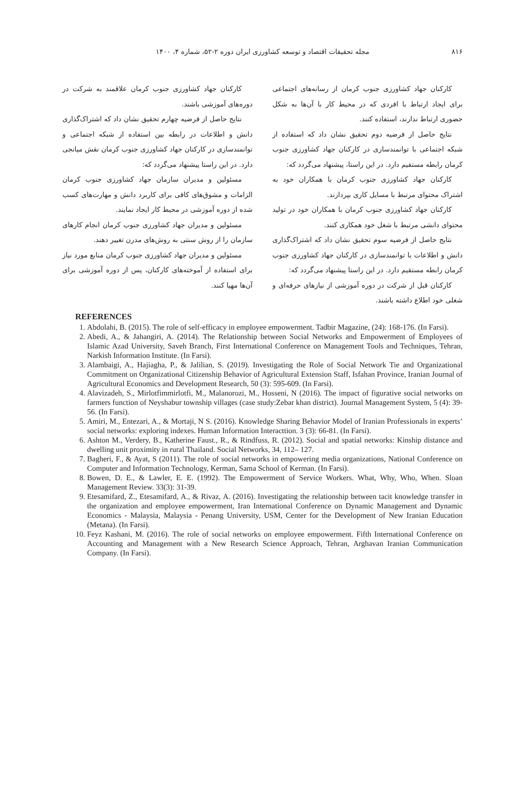۸۱۶ مجله تحقیقات اقتصاد و توسعه کشاورزی ایران دوره ۲-۵۲، شماره ۴، ۱۴۰۰
کارکنان جهاد کشاورزی جنوب کرمان از رسانه‌های اجتماعی برای ایجاد ارتباط با افردی که در محیط کار با آن‌ها به شکل حضوری ارتباط ندارند، استفاده کنند.
نتایج حاصل از فرضیه دوم تحقیق نشان داد که استفاده از شبکه اجتماعی با توانمندسازی در کارکنان جهاد کشاورزی جنوب کرمان رابطه مستقیم دارد. در این راستا، پیشنهاد می‌گردد که:
کارکنان جهاد کشاورزی جنوب کرمان با همکاران خود به اشتراک محتوای مرتبط با مسایل کاری بپردازند.
کارکنان جهاد کشاورزی جنوب کرمان با همکاران خود در تولید محتوای دانشی مرتبط با شغل خود همکاری کنند.
نتایج حاصل از فرضیه سوم تحقیق نشان داد که اشتراک‌گذاری دانش و اطلاعات با توانمندسازی در کارکنان جهاد کشاورزی جنوب کرمان رابطه مستقیم دارد. در این راستا پیشنهاد می‌گردد که:
کارکنان قبل از شرکت در دوره آموزشی از نیازهای حرفه‌ای و شغلی خود اطلاع داشته باشند.
کارکنان جهاد کشاورزی جنوب کرمان علاقمند به شرکت در دوره‌های آموزشی باشند.
نتایج حاصل از فرضیه چهارم تحقیق نشان داد که اشتراک‌گذاری دانش و اطلاعات در رابطه بین استفاده از شبکه اجتماعی و توانمندسازی در کارکنان جهاد کشاورزی جنوب کرمان نقش میانجی دارد. در این راستا پیشنهاد می‌گردد که:
مسئولین و مدیران سازمان جهاد کشاورزی جنوب کرمان الزامات و مشوق‌های کافی برای کاربرد دانش و مهارت‌های کسب شده از دوره آموزشی در محیط کار ایجاد نمایند.
مسئولین و مدیران جهاد کشاورزی جنوب کرمان انجام کارهای سازمان را از روش سنتی به روش‌های مدرن تغییر دهند.
مسئولین و مدیران جهاد کشاورزی جنوب کرمان منابع مورد نیاز برای استفاده از آموخته‌های کارکنان، پس از دوره آموزشی برای آن‌ها مهیا کنند.
REFERENCES
1. Abdolahi, B. (2015). The role of self-efficacy in employee empowerment. Tadbir Magazine, (24): 168-176. (In Farsi).
2. Abedi, A., & Jahangiri, A. (2014). The Relationship between Social Networks and Empowerment of Employees of Islamic Azad University, Saveh Branch, First International Conference on Management Tools and Techniques, Tehran, Narkish Information Institute. (In Farsi).
3. Alambaigi, A., Hajiagha, P., & Jalilian, S. (2019). Investigating the Role of Social Network Tie and Organizational Commitment on Organizational Citizenship Behavior of Agricultural Extension Staff, Isfahan Province, Iranian Journal of Agricultural Economics and Development Research, 50 (3): 595-609. (In Farsi).
4. Alavizadeh, S., Mirlotfimmirlotfi, M., Malanorozi, M., Hosseni, N (2016). The impact of figurative social networks on farmers function of Neyshabur township villages (case study:Zebar khan district). Journal Management System, 5 (4): 39-56. (In Farsi).
5. Amiri, M., Entezari, A., & Mortaji, N S. (2016). Knowledge Sharing Behavior Model of Iranian Professionals in experts’ social networks: exploring indexes. Human Information Interacttion. 3 (3): 66-81. (In Farsi).
6. Ashton M., Verdery, B., Katherine Faust., R., & Rindfuss, R. (2012). Social and spatial networks: Kinship distance and dwelling unit proximity in rural Thailand. Social Networks, 34, 112– 127.
7. Bagheri, F., & Ayat, S (2011). The role of social networks in empowering media organizations, National Conference on Computer and Information Technology, Kerman, Sama School of Kerman. (In Farsi).
8. Bowen, D. E., & Lawler, E. E. (1992). The Empowerment of Service Workers. What, Why, Who, When. Sloan Management Review. 33(3): 31-39.
9. Etesamifard, Z., Etesamifard, A., & Rivaz, A. (2016). Investigating the relationship between tacit knowledge transfer in the organization and employee empowerment, Iran International Conference on Dynamic Management and Dynamic Economics - Malaysia, Malaysia - Penang University, USM, Center for the Development of New Iranian Education (Metana). (In Farsi).
10. Feyz Kashani, M. (2016). The role of social networks on employee empowerment. Fifth International Conference on Accounting and Management with a New Research Science Approach, Tehran, Arghavan Iranian Communication Company. (In Farsi).